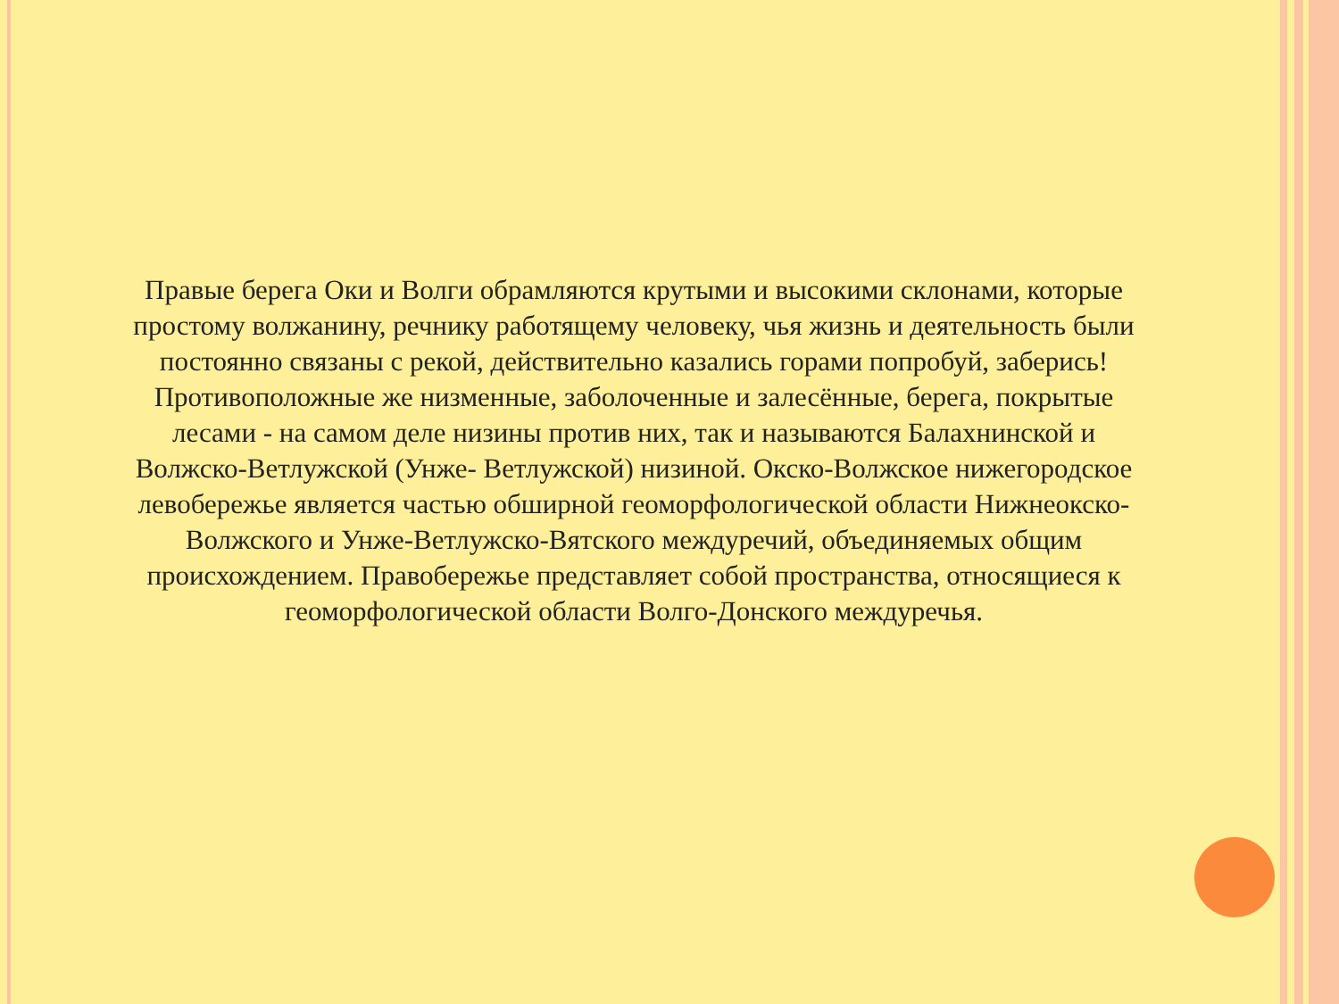Правые берега Оки и Волги обрамляются крутыми и высокими склонами, которые простому волжанину, речнику работящему человеку, чья жизнь и деятельность были постоянно связаны с рекой, действительно казались горами попробуй, заберись! Противоположные же низменные, заболоченные и залесённые, берега, покрытые лесами - на самом деле низины против них, так и называются Балахнинской и Волжско-Ветлужской (Унже- Ветлужской) низиной. Окско-Волжское нижегородское левобережье является частью обширной геоморфологической области Нижнеокско-Волжского и Унже-Ветлужско-Вятского междуречий, объединяемых общим происхождением. Правобережье представляет собой пространства, относящиеся к геоморфологической области Волго-Донского междуречья.